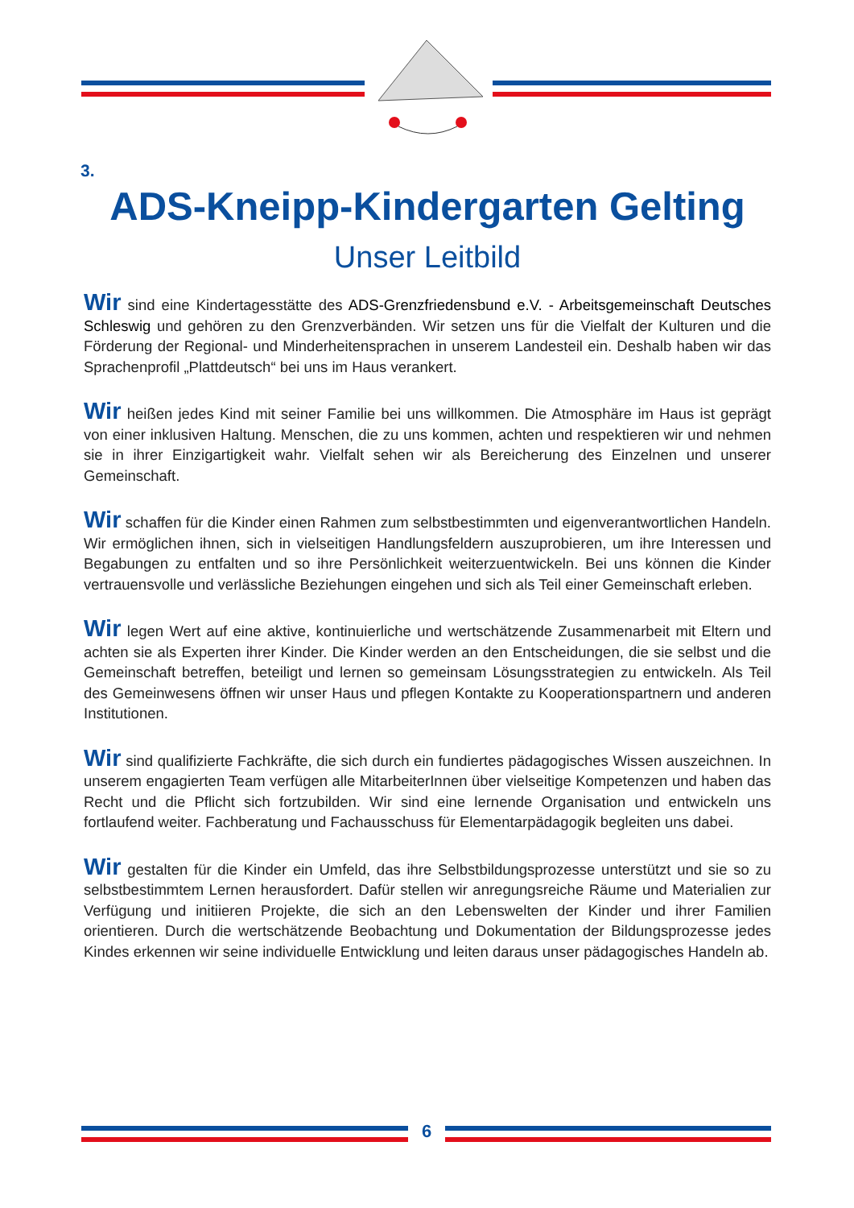6
3.
ADS-Kneipp-Kindergarten Gelting
Unser Leitbild
Wir sind eine Kindertagesstätte des ADS-Grenzfriedensbund e.V. - Arbeitsgemeinschaft Deutsches Schleswig und gehören zu den Grenzverbänden. Wir setzen uns für die Vielfalt der Kulturen und die Förderung der Regional- und Minderheitensprachen in unserem Landesteil ein. Deshalb haben wir das Sprachenprofil „Plattdeutsch“ bei uns im Haus verankert.
Wir heißen jedes Kind mit seiner Familie bei uns willkommen. Die Atmosphäre im Haus ist geprägt von einer inklusiven Haltung. Menschen, die zu uns kommen, achten und respektieren wir und nehmen sie in ihrer Einzigartigkeit wahr. Vielfalt sehen wir als Bereicherung des Einzelnen und unserer Gemeinschaft.
Wir schaffen für die Kinder einen Rahmen zum selbstbestimmten und eigenverantwortlichen Handeln. Wir ermöglichen ihnen, sich in vielseitigen Handlungsfeldern auszuprobieren, um ihre Interessen und Begabungen zu entfalten und so ihre Persönlichkeit weiterzuentwickeln. Bei uns können die Kinder vertrauensvolle und verlässliche Beziehungen eingehen und sich als Teil einer Gemeinschaft erleben.
Wir legen Wert auf eine aktive, kontinuierliche und wertschätzende Zusammenarbeit mit Eltern und achten sie als Experten ihrer Kinder. Die Kinder werden an den Entscheidungen, die sie selbst und die Gemeinschaft betreffen, beteiligt und lernen so gemeinsam Lösungsstrategien zu entwickeln. Als Teil des Gemeinwesens öffnen wir unser Haus und pflegen Kontakte zu Kooperationspartnern und anderen Institutionen.
Wir sind qualifizierte Fachkräfte, die sich durch ein fundiertes pädagogisches Wissen auszeichnen. In unserem engagierten Team verfügen alle MitarbeiterInnen über vielseitige Kompetenzen und haben das Recht und die Pflicht sich fortzubilden. Wir sind eine lernende Organisation und entwickeln uns fortlaufend weiter. Fachberatung und Fachausschuss für Elementarpädagogik begleiten uns dabei.
Wir gestalten für die Kinder ein Umfeld, das ihre Selbstbildungsprozesse unterstützt und sie so zu selbstbestimmtem Lernen herausfordert. Dafür stellen wir anregungsreiche Räume und Materialien zur Verfügung und initiieren Projekte, die sich an den Lebenswelten der Kinder und ihrer Familien orientieren. Durch die wertschätzende Beobachtung und Dokumentation der Bildungsprozesse jedes Kindes erkennen wir seine individuelle Entwicklung und leiten daraus unser pädagogisches Handeln ab.